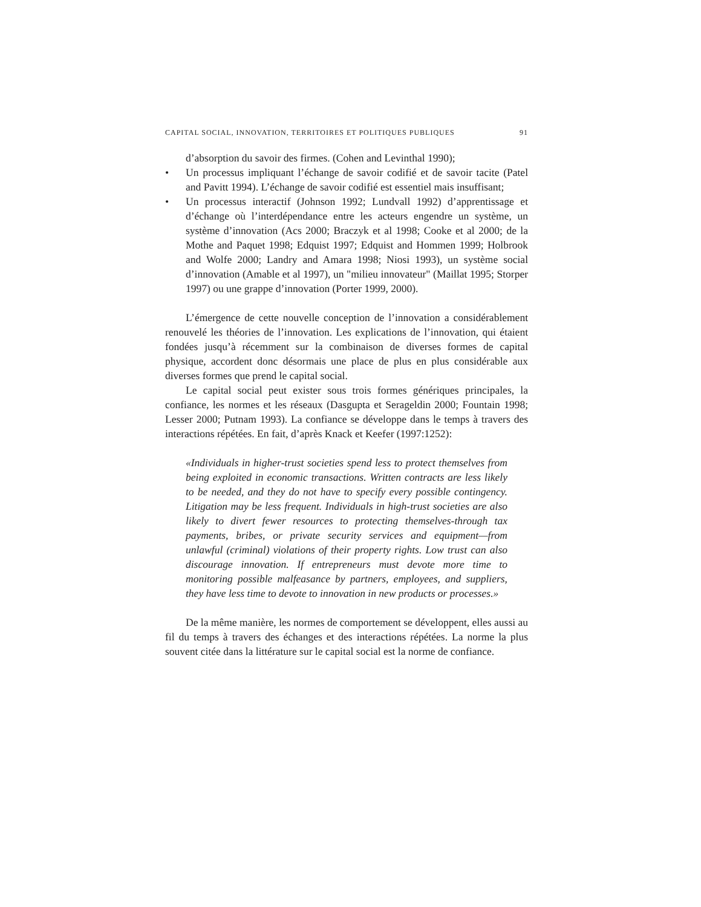CAPITAL SOCIAL, INNOVATION, TERRITOIRES ET POLITIQUES PUBLIQUES 91
d’absorption du savoir des firmes. (Cohen and Levinthal 1990);
• Un processus impliquant l’échange de savoir codifié et de savoir tacite (Patel and Pavitt 1994). L’échange de savoir codifié est essentiel mais insuffisant;
• Un processus interactif (Johnson 1992; Lundvall 1992) d’apprentissage et d’échange où l’interdépendance entre les acteurs engendre un système, un système d’innovation (Acs 2000; Braczyk et al 1998; Cooke et al 2000; de la Mothe and Paquet 1998; Edquist 1997; Edquist and Hommen 1999; Holbrook and Wolfe 2000; Landry and Amara 1998; Niosi 1993), un système social d’innovation (Amable et al 1997), un "milieu innovateur" (Maillat 1995; Storper 1997) ou une grappe d’innovation (Porter 1999, 2000).
L’émergence de cette nouvelle conception de l’innovation a considérablement renouvelé les théories de l’innovation. Les explications de l’innovation, qui étaient fondées jusqu’à récemment sur la combinaison de diverses formes de capital physique, accordent donc désormais une place de plus en plus considérable aux diverses formes que prend le capital social.
Le capital social peut exister sous trois formes génériques principales, la confiance, les normes et les réseaux (Dasgupta et Serageldin 2000; Fountain 1998; Lesser 2000; Putnam 1993). La confiance se développe dans le temps à travers des interactions répétées. En fait, d’après Knack et Keefer (1997:1252):
«Individuals in higher-trust societies spend less to protect themselves from being exploited in economic transactions. Written contracts are less likely to be needed, and they do not have to specify every possible contingency. Litigation may be less frequent. Individuals in high-trust societies are also likely to divert fewer resources to protecting themselves-through tax payments, bribes, or private security services and equipment—from unlawful (criminal) violations of their property rights. Low trust can also discourage innovation. If entrepreneurs must devote more time to monitoring possible malfeasance by partners, employees, and suppliers, they have less time to devote to innovation in new products or processes.»
De la même manière, les normes de comportement se développent, elles aussi au fil du temps à travers des échanges et des interactions répétées. La norme la plus souvent citée dans la littérature sur le capital social est la norme de confiance.